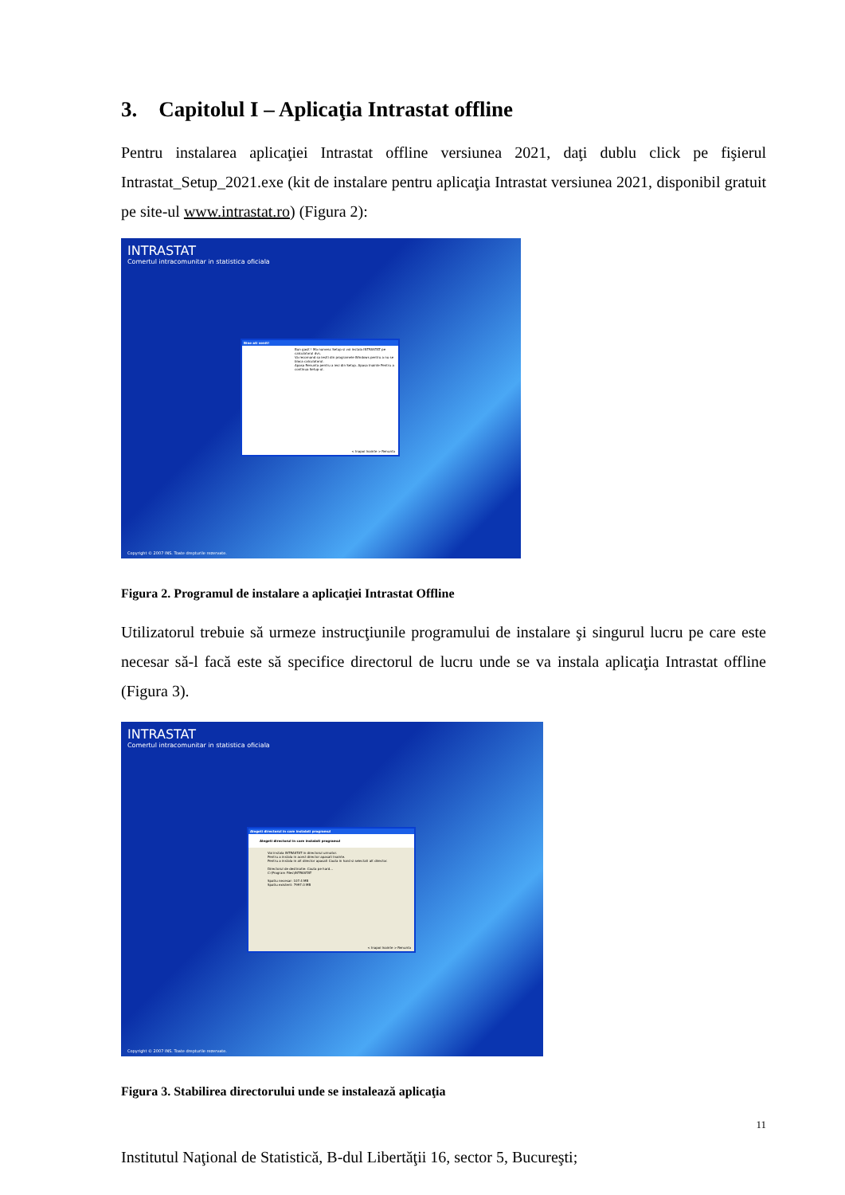3. Capitolul I – Aplicaţia Intrastat offline
Pentru instalarea aplicaţiei Intrastat offline versiunea 2021, daţi dublu click pe fişierul Intrastat_Setup_2021.exe (kit de instalare pentru aplicaţia Intrastat versiunea 2021, disponibil gratuit pe site-ul www.intrastat.ro) (Figura 2):
INTRASTAT
Comertul intracomunitar in statistica oficiala
Bine ati venit!
Bun gasit ! Ma numesc Setup si voi instala INTRASTAT pe calculatorul dvs.
Va recomand sa iesiti din programele Windows pentru a nu se bloca calculatorul.
Apasa Renunta pentru a iesi din Setup. Apasa Inainte Pentru a continua Setup-ul.
< Inapoi Inainte > Renunta
Copyright © 2007 INS. Toate drepturile rezervate.
Figura 2. Programul de instalare a aplicaţiei Intrastat Offline
Utilizatorul trebuie să urmeze instrucţiunile programului de instalare şi singurul lucru pe care este necesar să-l facă este să specifice directorul de lucru unde se va instala aplicaţia Intrastat offline (Figura 3).
INTRASTAT
Comertul intracomunitar in statistica oficiala
Alegeti directorul in care instalati programul
Alegeti directorul in care instalati programul
Voi instala INTRASTAT in directorul urmator.
Pentru a instala in acest director apasati Inainte.
Pentru a instala in alt director apasati Cauta in hard si selectati alt director.
Directorul de destinatie: Cauta pe hard...
C:\Program Files\INTRASTAT
Spatiu necesar: 107.4 MB
Spatiu existent: 7997.0 MB
< Inapoi Inainte > Renunta
Copyright © 2007 INS. Toate drepturile rezervate.
Figura 3. Stabilirea directorului unde se instalează aplicaţia
11
Institutul Naţional de Statistică, B-dul Libertăţii 16, sector 5, Bucureşti;